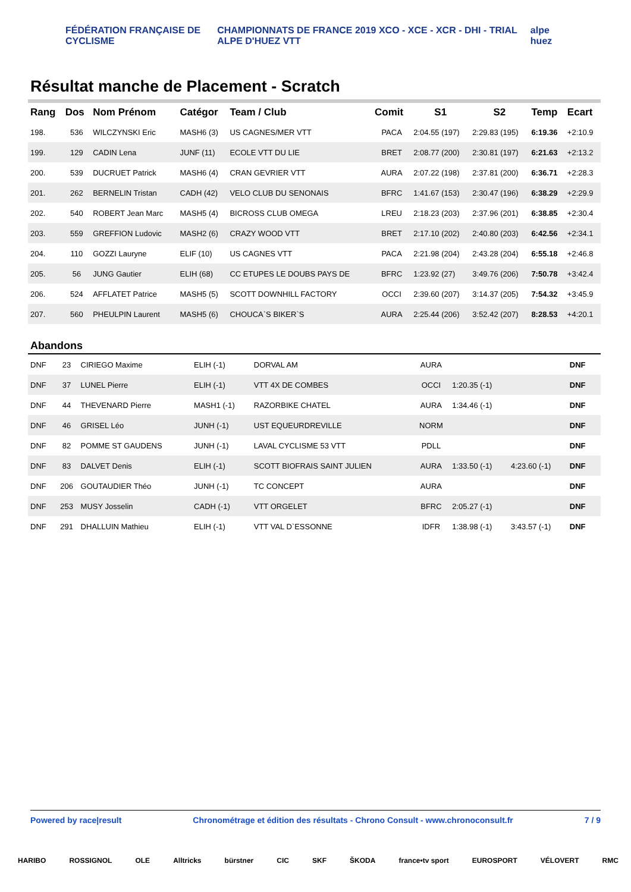FÉDÉRATION FRANÇAISE DE CYCLISME
CHAMPIONNATS DE FRANCE 2019 XCO - XCE - XCR - DHI - TRIAL ALPE D'HUEZ VTT
alpe huez
Résultat manche de Placement - Scratch
| Rang | Dos | Nom Prénom | Catégor | Team / Club | Comit | S1 | S2 | Temp | Ecart |
| --- | --- | --- | --- | --- | --- | --- | --- | --- | --- |
| 198. | 536 | WILCZYNSKI Eric | MASH6 (3) | US CAGNES/MER VTT | PACA | 2:04.55 (197) | 2:29.83 (195) | 6:19.36 | +2:10.9 |
| 199. | 129 | CADIN Lena | JUNF (11) | ECOLE VTT DU LIE | BRET | 2:08.77 (200) | 2:30.81 (197) | 6:21.63 | +2:13.2 |
| 200. | 539 | DUCRUET Patrick | MASH6 (4) | CRAN GEVRIER VTT | AURA | 2:07.22 (198) | 2:37.81 (200) | 6:36.71 | +2:28.3 |
| 201. | 262 | BERNELIN Tristan | CADH (42) | VELO CLUB DU SENONAIS | BFRC | 1:41.67 (153) | 2:30.47 (196) | 6:38.29 | +2:29.9 |
| 202. | 540 | ROBERT Jean Marc | MASH5 (4) | BICROSS CLUB OMEGA | LREU | 2:18.23 (203) | 2:37.96 (201) | 6:38.85 | +2:30.4 |
| 203. | 559 | GREFFION Ludovic | MASH2 (6) | CRAZY WOOD VTT | BRET | 2:17.10 (202) | 2:40.80 (203) | 6:42.56 | +2:34.1 |
| 204. | 110 | GOZZI Lauryne | ELIF (10) | US CAGNES VTT | PACA | 2:21.98 (204) | 2:43.28 (204) | 6:55.18 | +2:46.8 |
| 205. | 56 | JUNG Gautier | ELIH (68) | CC ETUPES LE DOUBS PAYS DE | BFRC | 1:23.92 (27) | 3:49.76 (206) | 7:50.78 | +3:42.4 |
| 206. | 524 | AFFLATET Patrice | MASH5 (5) | SCOTT DOWNHILL FACTORY | OCCI | 2:39.60 (207) | 3:14.37 (205) | 7:54.32 | +3:45.9 |
| 207. | 560 | PHEULPIN Laurent | MASH5 (6) | CHOUCA`S BIKER`S | AURA | 2:25.44 (206) | 3:52.42 (207) | 8:28.53 | +4:20.1 |
Abandons
| DNF | 23 | CIRIEGO Maxime | ELIH (-1) | DORVAL AM | AURA | | | DNF | |
| DNF | 37 | LUNEL Pierre | ELIH (-1) | VTT 4X DE COMBES | OCCI | 1:20.35 (-1) | | DNF | |
| DNF | 44 | THEVENARD Pierre | MASH1 (-1) | RAZORBIKE CHATEL | AURA | 1:34.46 (-1) | | DNF | |
| DNF | 46 | GRISEL Léo | JUNH (-1) | UST EQUEURDREVILLE | NORM | | | DNF | |
| DNF | 82 | POMME ST GAUDENS | JUNH (-1) | LAVAL CYCLISME 53 VTT | PDLL | | | DNF | |
| DNF | 83 | DALVET Denis | ELIH (-1) | SCOTT BIOFRAIS SAINT JULIEN | AURA | 1:33.50 (-1) | 4:23.60 (-1) | DNF | |
| DNF | 206 | GOUTAUDIER Théo | JUNH (-1) | TC CONCEPT | AURA | | | DNF | |
| DNF | 253 | MUSY Josselin | CADH (-1) | VTT ORGELET | BFRC | 2:05.27 (-1) | | DNF | |
| DNF | 291 | DHALLUIN Mathieu | ELIH (-1) | VTT VAL D`ESSONNE | IDFR | 1:38.98 (-1) | 3:43.57 (-1) | DNF | |
Powered by race|result Chronométrage et édition des résultats - Chrono Consult - www.chronoconsult.fr 7 / 9
HARIBO ROSSIGNOL OLE Alltricks bürstner CIC SKF ŠKODA france•tv sport EUROSPORT VÉLOVERT RMC